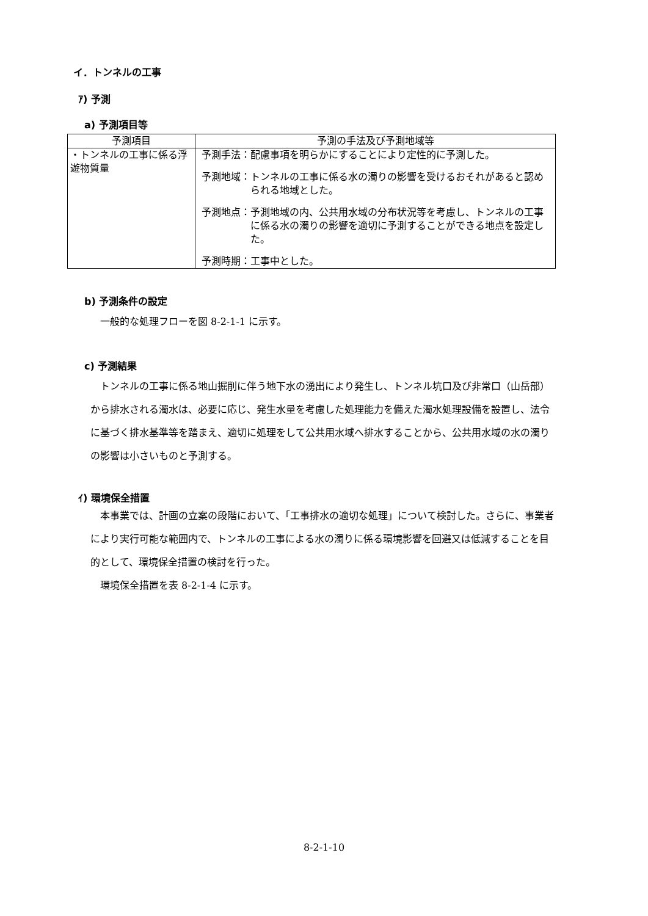イ．トンネルの工事
ｱ) 予測
a) 予測項目等
| 予測項目 | 予測の手法及び予測地域等 |
| --- | --- |
| ・トンネルの工事に係る浮遊物質量 | 予測手法： 配慮事項を明らかにすることにより定性的に予測した。 予測地域： トンネルの工事に係る水の濁りの影響を受けるおそれがあると認められる地域とした。 予測地点： 予測地域の内、公共用水域の分布状況等を考慮し、トンネルの工事に係る水の濁りの影響を適切に予測することができる地点を設定した。 予測時期： 工事中とした。 |
b) 予測条件の設定
一般的な処理フローを図 8-2-1-1 に示す。
c) 予測結果
トンネルの工事に係る地山掘削に伴う地下水の湧出により発生し、トンネル坑口及び非常口（山岳部）から排水される濁水は、必要に応じ、発生水量を考慮した処理能力を備えた濁水処理設備を設置し、法令に基づく排水基準等を踏まえ、適切に処理をして公共用水域へ排水することから、公共用水域の水の濁りの影響は小さいものと予測する。
ｲ) 環境保全措置
本事業では、計画の立案の段階において、「工事排水の適切な処理」について検討した。さらに、事業者により実行可能な範囲内で、トンネルの工事による水の濁りに係る環境影響を回避又は低減することを目的として、環境保全措置の検討を行った。
環境保全措置を表 8-2-1-4 に示す。
8-2-1-10